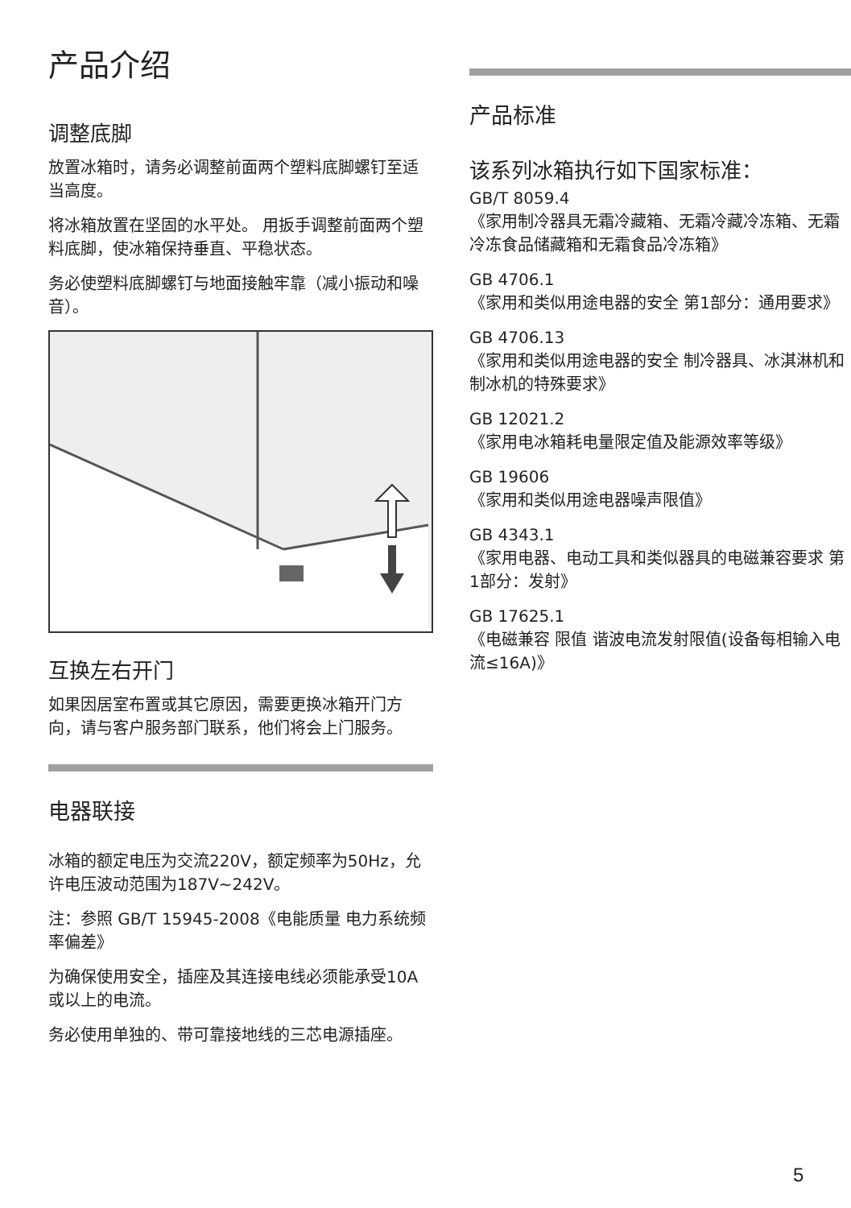产品介绍
调整底脚
放置冰箱时，请务必调整前面两个塑料底脚螺钉至适当高度。
将冰箱放置在坚固的水平处。 用扳手调整前面两个塑料底脚，使冰箱保持垂直、平稳状态。
务必使塑料底脚螺钉与地面接触牢靠（减小振动和噪音）。
互换左右开门
如果因居室布置或其它原因，需要更换冰箱开门方向，请与客户服务部门联系，他们将会上门服务。
电器联接
冰箱的额定电压为交流220V，额定频率为50Hz，允许电压波动范围为187V~242V。
注：参照 GB/T 15945-2008《电能质量 电力系统频率偏差》
为确保使用安全，插座及其连接电线必须能承受10A或以上的电流。
务必使用单独的、带可靠接地线的三芯电源插座。
产品标准
该系列冰箱执行如下国家标准：
GB/T 8059.4
《家用制冷器具无霜冷藏箱、无霜冷藏冷冻箱、无霜冷冻食品储藏箱和无霜食品冷冻箱》
GB 4706.1
《家用和类似用途电器的安全 第1部分：通用要求》
GB 4706.13
《家用和类似用途电器的安全 制冷器具、冰淇淋机和制冰机的特殊要求》
GB 12021.2
《家用电冰箱耗电量限定值及能源效率等级》
GB 19606
《家用和类似用途电器噪声限值》
GB 4343.1
《家用电器、电动工具和类似器具的电磁兼容要求 第1部分：发射》
GB 17625.1
《电磁兼容 限值 谐波电流发射限值(设备每相输入电流≤16A)》
5